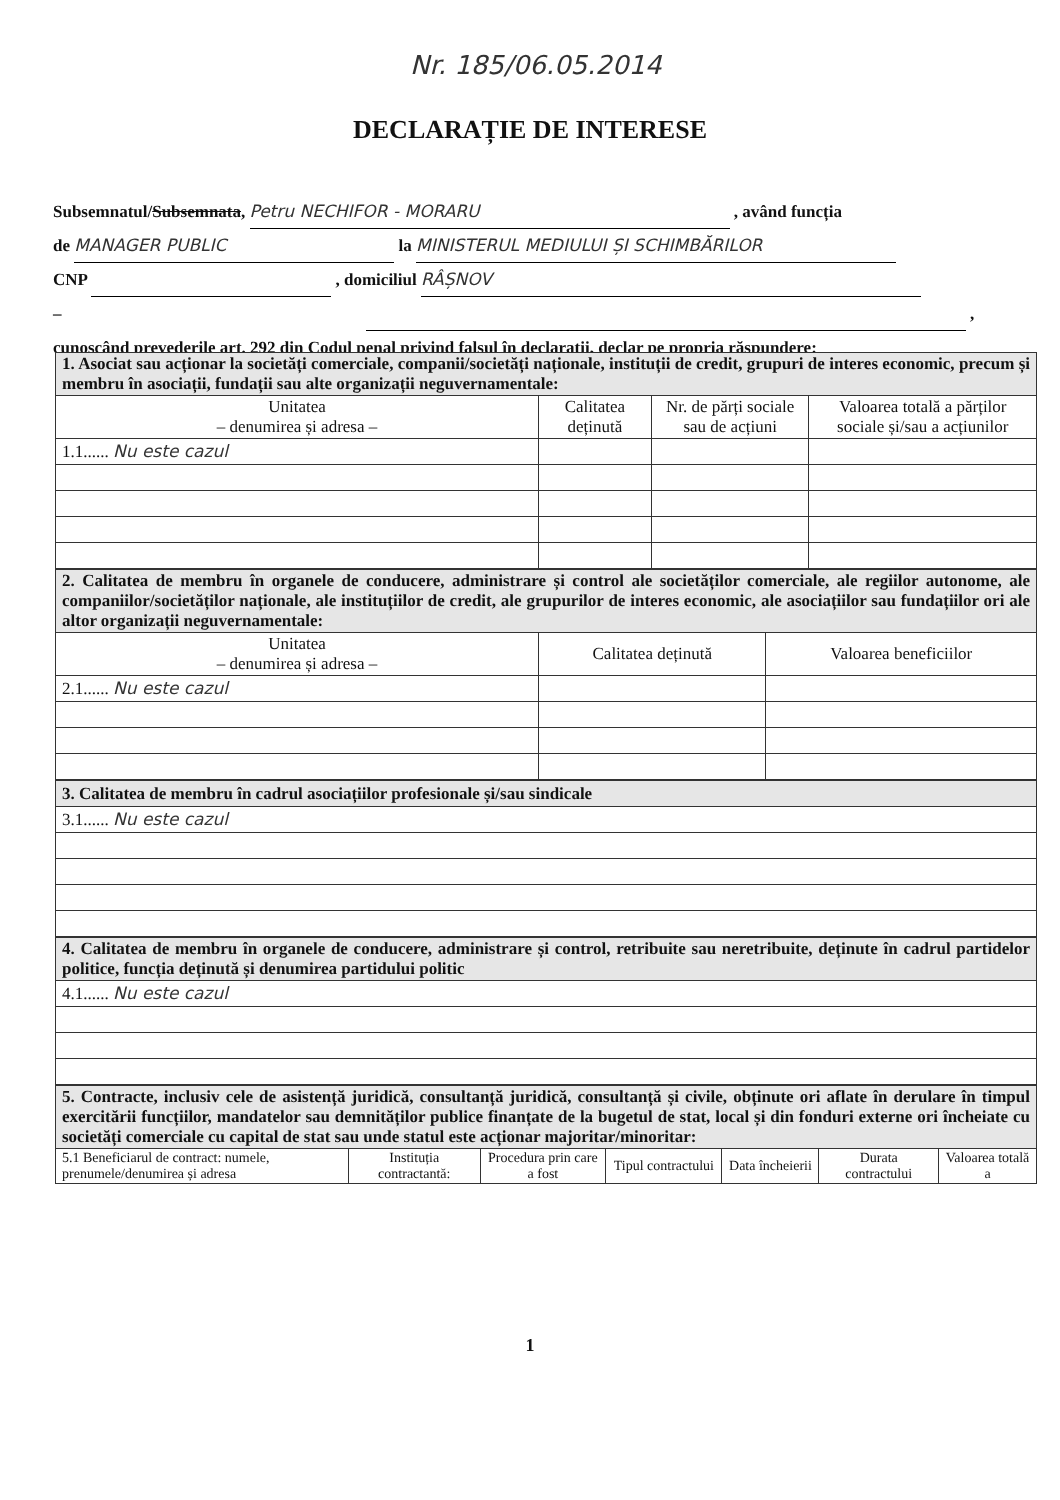Nr. 185/06.05.2014
DECLARAȚIE DE INTERESE
Subsemnatul/Subsemnata, Petru NECHIFOR - MORARU , având funcția
de MANAGER PUBLIC la MINISTERUL MEDIULUI ȘI SCHIMBĂRILOR
CNP , domiciliul RÂȘNOV
– ,
cunoscând prevederile art. 292 din Codul penal privind falsul în declarații, declar pe propria răspundere:
| 1. Asociat sau acționar la societăți comerciale, companii/societăți naționale, instituții de credit, grupuri de interes economic, precum și membru în asociații, fundații sau alte organizații neguvernamentale: | | | |
| Unitatea – denumirea și adresa – | Calitatea deținută | Nr. de părți sociale sau de acțiuni | Valoarea totală a părților sociale și/sau a acțiunilor |
| 1.1...... Nu este cazul | | | |
| 2. Calitatea de membru în organele de conducere, administrare și control ale societăților comerciale, ale regiilor autonome, ale companiilor/societăților naționale, ale instituțiilor de credit, ale grupurilor de interes economic, ale asociațiilor sau fundațiilor ori ale altor organizații neguvernamentale: | | |
| Unitatea – denumirea și adresa – | Calitatea deținută | Valoarea beneficiilor |
| 2.1...... Nu este cazul | | |
| 3. Calitatea de membru în cadrul asociațiilor profesionale și/sau sindicale |
| 3.1...... Nu este cazul |
| 4. Calitatea de membru în organele de conducere, administrare și control, retribuite sau neretribuite, deținute în cadrul partidelor politice, funcția deținută și denumirea partidului politic |
| 4.1...... Nu este cazul |
| 5. Contracte, inclusiv cele de asistență juridică, consultanță juridică, consultanță și civile, obținute ori aflate în derulare în timpul exercitării funcțiilor, mandatelor sau demnităților publice finanțate de la bugetul de stat, local și din fonduri externe ori încheiate cu societăți comerciale cu capital de stat sau unde statul este acționar majoritar/minoritar: | | | | | | |
| 5.1 Beneficiarul de contract: numele, prenumele/denumirea și adresa | Instituția contractantă: | Procedura prin care a fost | Tipul contractului | Data încheierii | Durata contractului | Valoarea totală a |
1